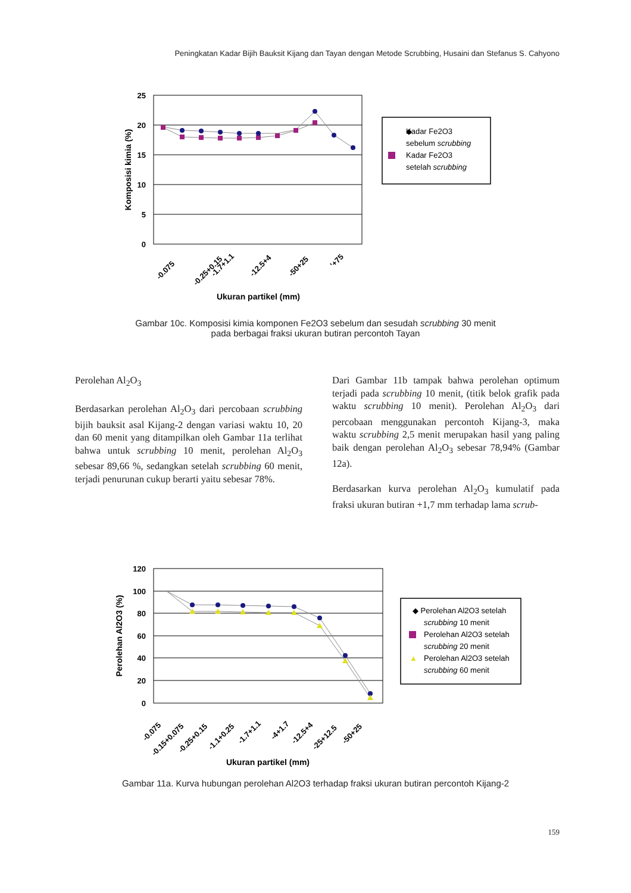Peningkatan Kadar Bijih Bauksit Kijang dan Tayan dengan Metode Scrubbing, Husaini dan Stefanus S. Cahyono
25
20
15
10
5
0
Komposisi kimia (%)
-0.075
-0.25+0.15
-1.7+1.1
-12.5+4
-50+25
'+75
Ukuran partikel (mm)
◆
Kadar Fe2O3
sebelum scrubbing
Kadar Fe2O3
setelah scrubbing
Gambar 10c. Komposisi kimia komponen Fe2O3 sebelum dan sesudah scrubbing 30 menit
pada berbagai fraksi ukuran butiran percontoh Tayan
Perolehan Al<sub>2</sub>O<sub>3</sub>
Berdasarkan perolehan Al<sub>2</sub>O<sub>3</sub> dari percobaan scrubbing bijih bauksit asal Kijang-2 dengan variasi waktu 10, 20 dan 60 menit yang ditampilkan oleh Gambar 11a terlihat bahwa untuk scrubbing 10 menit, perolehan Al<sub>2</sub>O<sub>3</sub> sebesar 89,66 %, sedangkan setelah scrubbing 60 menit, terjadi penurunan cukup berarti yaitu sebesar 78%.
Dari Gambar 11b tampak bahwa perolehan optimum terjadi pada scrubbing 10 menit, (titik belok grafik pada waktu scrubbing 10 menit). Perolehan Al<sub>2</sub>O<sub>3</sub> dari percobaan menggunakan percontoh Kijang-3, maka waktu scrubbing 2,5 menit merupakan hasil yang paling baik dengan perolehan Al<sub>2</sub>O<sub>3</sub> sebesar 78,94% (Gambar 12a).
Berdasarkan kurva perolehan Al<sub>2</sub>O<sub>3</sub> kumulatif pada fraksi ukuran butiran +1,7 mm terhadap lama scrub-
120
100
80
60
40
20
0
Perolehan Al2O3 (%)
-0.075
-0.15+0.075
-0.25+0.15
-1.1+0.25
-1.7+1.1
-4+1.7
-12.5+4
-25+12.5
-50+25
Ukuran partikel (mm)
◆ Perolehan Al2O3 setelah
scrubbing 10 menit
Perolehan Al2O3 setelah
scrubbing 20 menit
▲
Perolehan Al2O3 setelah
scrubbing 60 menit
Gambar 11a. Kurva hubungan perolehan Al2O3 terhadap fraksi ukuran butiran percontoh Kijang-2
159